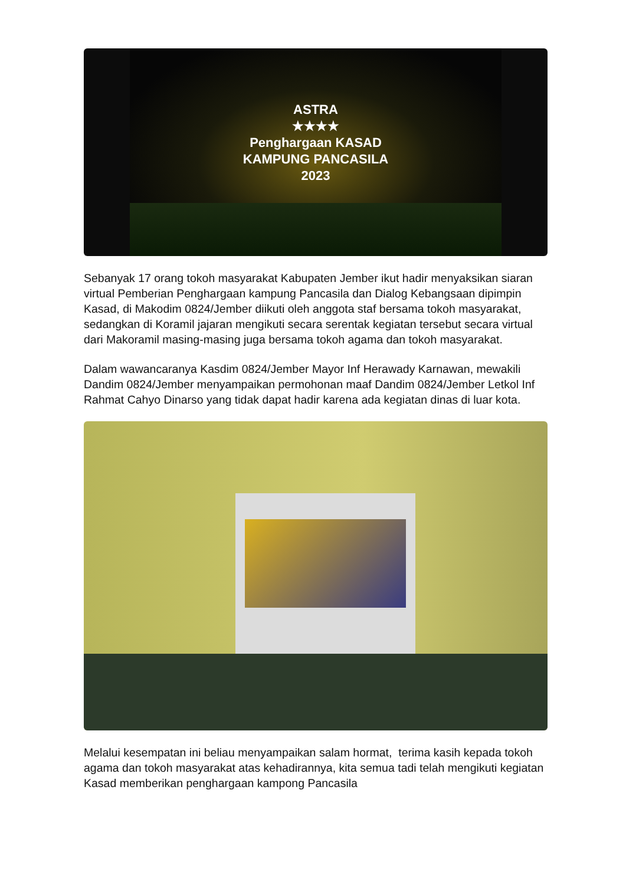ASTRA
★★★★
Penghargaan KASAD
KAMPUNG PANCASILA
2023
Sebanyak 17 orang tokoh masyarakat Kabupaten Jember ikut hadir menyaksikan siaran virtual Pemberian Penghargaan kampung Pancasila dan Dialog Kebangsaan dipimpin Kasad, di Makodim 0824/Jember diikuti oleh anggota staf bersama tokoh masyarakat, sedangkan di Koramil jajaran mengikuti secara serentak kegiatan tersebut secara virtual dari Makoramil masing-masing juga bersama tokoh agama dan tokoh masyarakat.
Dalam wawancaranya Kasdim 0824/Jember Mayor Inf Herawady Karnawan, mewakili Dandim 0824/Jember menyampaikan permohonan maaf Dandim 0824/Jember Letkol Inf Rahmat Cahyo Dinarso yang tidak dapat hadir karena ada kegiatan dinas di luar kota.
Melalui kesempatan ini beliau menyampaikan salam hormat, terima kasih kepada tokoh agama dan tokoh masyarakat atas kehadirannya, kita semua tadi telah mengikuti kegiatan Kasad memberikan penghargaan kampong Pancasila